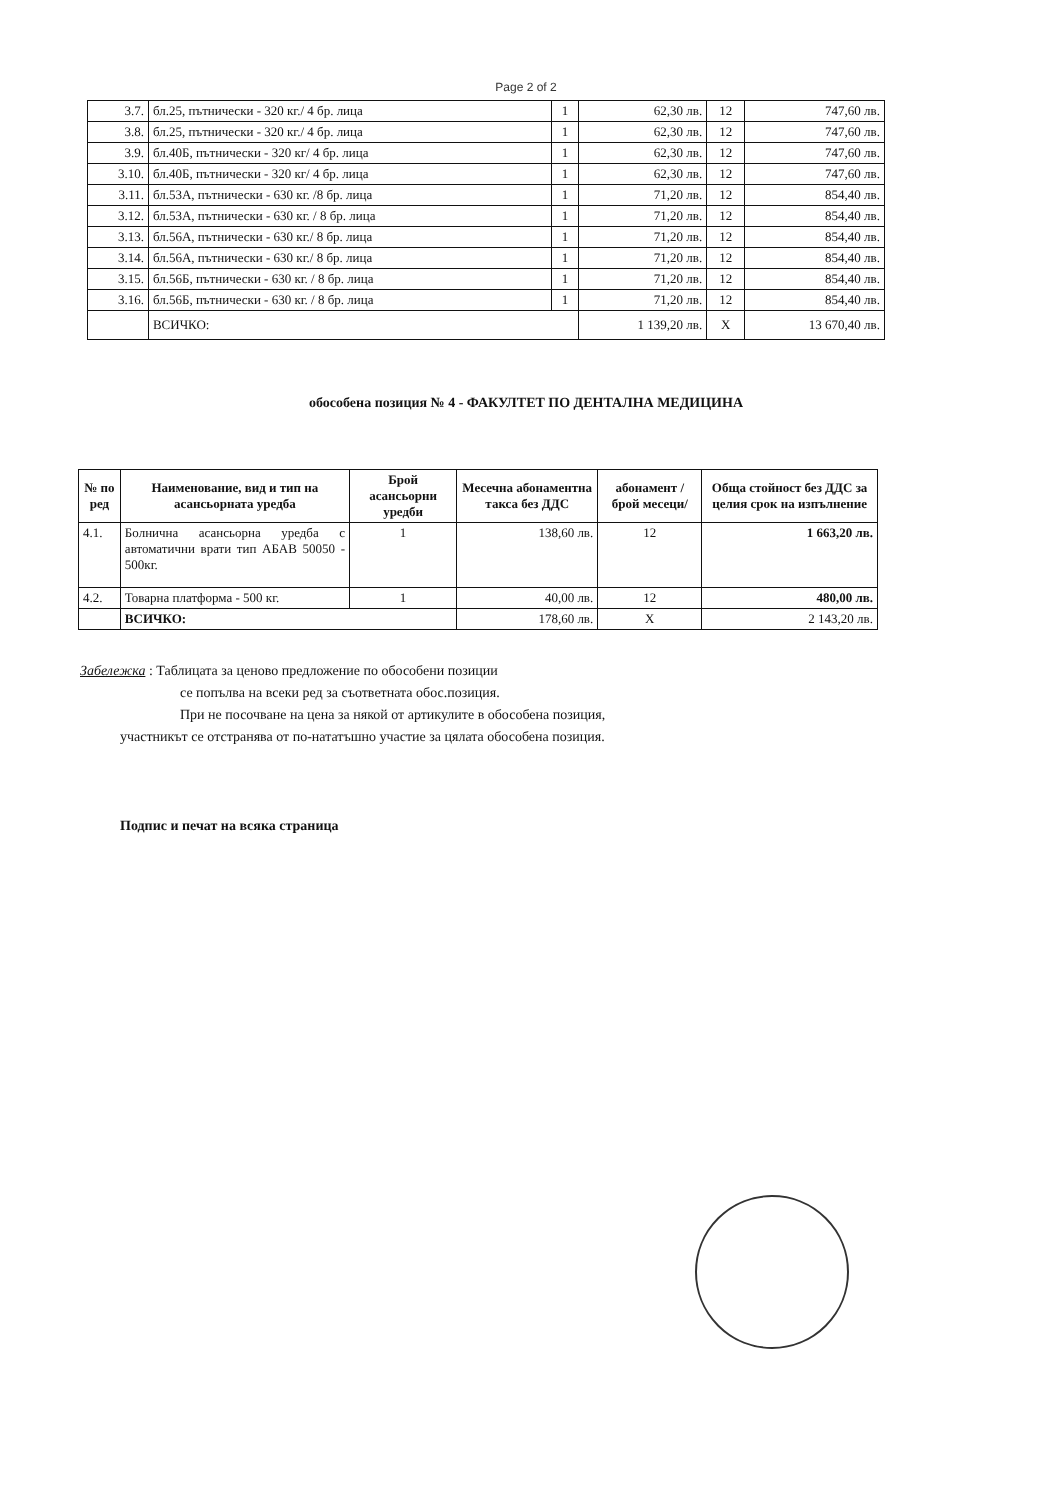Page 2 of 2
| 3.7. | бл.25, пътнически - 320 кг./ 4 бр. лица | 1 | 62,30 лв. | 12 | 747,60 лв. |
| 3.8. | бл.25, пътнически - 320 кг./ 4 бр. лица | 1 | 62,30 лв. | 12 | 747,60 лв. |
| 3.9. | бл.40Б, пътнически - 320 кг/ 4 бр. лица | 1 | 62,30 лв. | 12 | 747,60 лв. |
| 3.10. | бл.40Б, пътнически - 320 кг/ 4 бр. лица | 1 | 62,30 лв. | 12 | 747,60 лв. |
| 3.11. | бл.53А, пътнически - 630 кг. /8 бр. лица | 1 | 71,20 лв. | 12 | 854,40 лв. |
| 3.12. | бл.53А, пътнически - 630 кг. / 8 бр. лица | 1 | 71,20 лв. | 12 | 854,40 лв. |
| 3.13. | бл.56А, пътнически - 630 кг./ 8 бр. лица | 1 | 71,20 лв. | 12 | 854,40 лв. |
| 3.14. | бл.56А, пътнически - 630 кг./ 8 бр. лица | 1 | 71,20 лв. | 12 | 854,40 лв. |
| 3.15. | бл.56Б, пътнически - 630 кг. / 8 бр. лица | 1 | 71,20 лв. | 12 | 854,40 лв. |
| 3.16. | бл.56Б, пътнически - 630 кг. / 8 бр. лица | 1 | 71,20 лв. | 12 | 854,40 лв. |
| | ВСИЧКО: | | 1 139,20 лв. | X | 13 670,40 лв. |
обособена позиция № 4 - ФАКУЛТЕТ ПО ДЕНТАЛНА МЕДИЦИНА
| № по ред | Наименование, вид и тип на асансьорната уредба | Брой асансьорни уредби | Месечна абонаментна такса без ДДС | абонамент /брой месеци/ | Обща стойност без ДДС за целия срок на изпълнение |
| --- | --- | --- | --- | --- | --- |
| 4.1. | Болнична асансьорна уредба с автоматични врати тип АБАВ 50050 - 500кг. | 1 | 138,60 лв. | 12 | 1 663,20 лв. |
| 4.2. | Товарна платформа - 500 кг. | 1 | 40,00 лв. | 12 | 480,00 лв. |
| | ВСИЧКО: | | 178,60 лв. | X | 2 143,20 лв. |
Забележка : Таблицата за ценово предложение по обособени позиции
се попълва на всеки ред за съответната обос.позиция.
При не посочване на цена за някой от артикулите в обособена позиция,
участникът се отстранява от по-нататъшно участие за цялата обособена позиция.
Подпис и печат на всяка страница